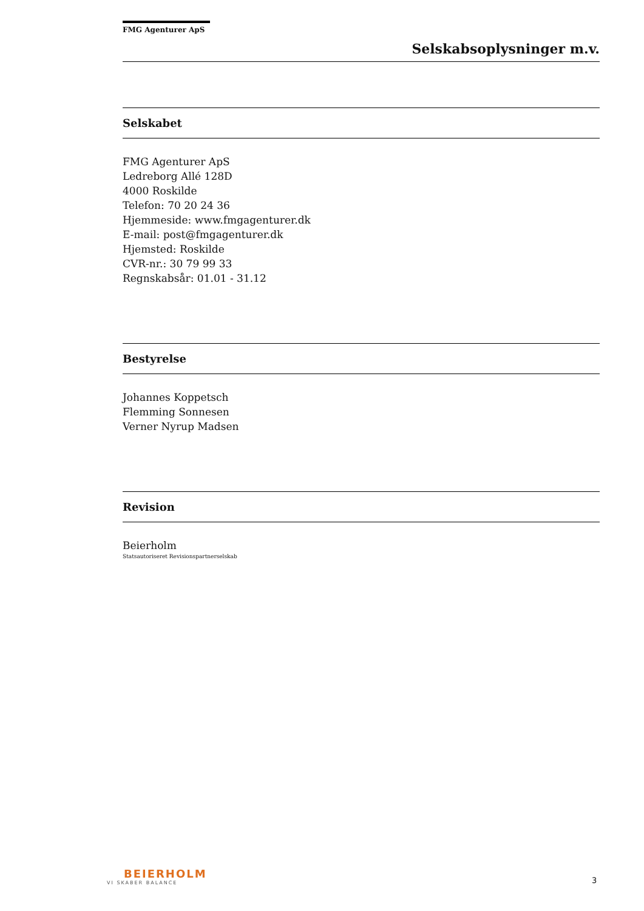FMG Agenturer ApS
Selskabsoplysninger m.v.
Selskabet
FMG Agenturer ApS
Ledreborg Allé 128D
4000 Roskilde
Telefon: 70 20 24 36
Hjemmeside: www.fmgagenturer.dk
E-mail: post@fmgagenturer.dk
Hjemsted: Roskilde
CVR-nr.: 30 79 99 33
Regnskabsår: 01.01 - 31.12
Bestyrelse
Johannes Koppetsch
Flemming Sonnesen
Verner Nyrup Madsen
Revision
Beierholm
Statsautoriseret Revisionspartnerselskab
BEIERHOLM
VI SKABER BALANCE
3